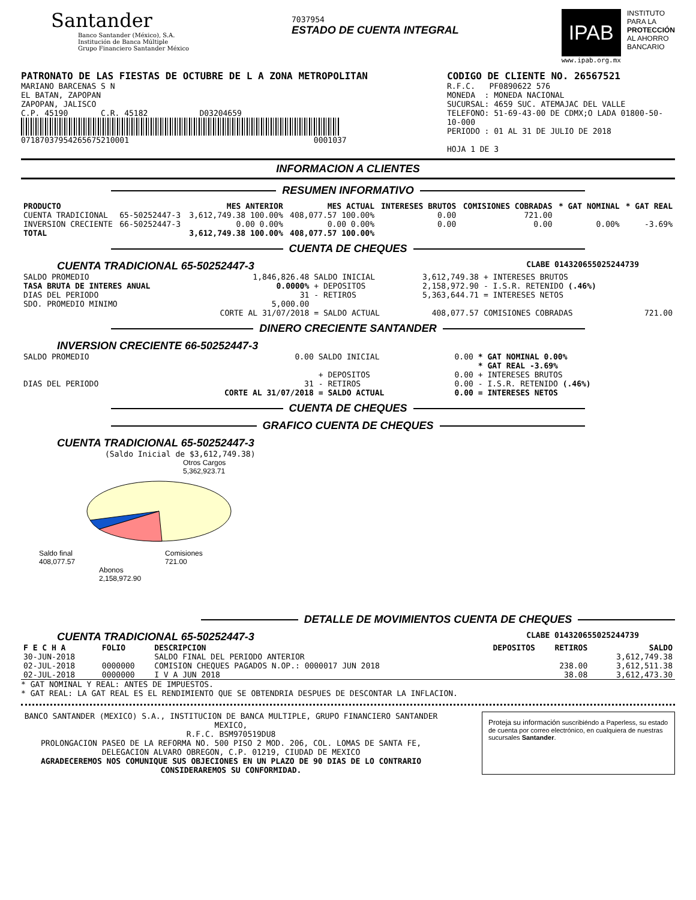Santander
Banco Santander (México), S.A.
Institución de Banca Múltiple
Grupo Financiero Santander México
7037954
ESTADO DE CUENTA INTEGRAL
IPAB
www.ipab.org.mx
INSTITUTO
PARA LA
PROTECCIÓN
AL AHORRO
BANCARIO
PATRONATO DE LAS FIESTAS DE OCTUBRE DE L A ZONA METROPOLITAN
MARIANO BARCENAS S N
EL BATAN, ZAPOPAN
ZAPOPAN, JALISCO
C.P. 45190 C.R. 45182 D03204659
07187037954265675210001 0001037
CODIGO DE CLIENTE NO. 26567521
R.F.C. PF0890622 576
MONEDA : MONEDA NACIONAL
SUCURSAL: 4659 SUC. ATEMAJAC DEL VALLE
TELEFONO: 51-69-43-00 DE CDMX;O LADA 01800-50-10-000
PERIODO : 01 AL 31 DE JULIO DE 2018
HOJA 1 DE 3
INFORMACION A CLIENTES
RESUMEN INFORMATIVO
| PRODUCTO | | MES ANTERIOR | MES ACTUAL | INTERESES BRUTOS | COMISIONES COBRADAS | * GAT NOMINAL | * GAT REAL |
| --- | --- | --- | --- | --- | --- | --- | --- |
| CUENTA TRADICIONAL | 65-50252447-3 | 3,612,749.38 100.00% | 408,077.57 100.00% | 0.00 | 721.00 | | |
| INVERSION CRECIENTE | 66-50252447-3 | 0.00 0.00% | 0.00 0.00% | 0.00 | 0.00 | 0.00% | -3.69% |
| TOTAL | | 3,612,749.38 100.00% | 408,077.57 100.00% | | | | |
CUENTA DE CHEQUES
CUENTA TRADICIONAL 65-50252447-3 CLABE 014320655025244739
| SALDO PROMEDIO | 1,846,826.48 | SALDO INICIAL | 3,612,749.38 | + INTERESES BRUTOS | |
| TASA BRUTA DE INTERES ANUAL | 0.0000% | + DEPOSITOS | 2,158,972.90 | - I.S.R. RETENIDO (.46%) | |
| DIAS DEL PERIODO | 31 | - RETIROS | 5,363,644.71 | = INTERESES NETOS | |
| SDO. PROMEDIO MINIMO | 5,000.00 | | | | |
| | CORTE AL 31/07/2018 | = SALDO ACTUAL | 408,077.57 | COMISIONES COBRADAS | 721.00 |
DINERO CRECIENTE SANTANDER
INVERSION CRECIENTE 66-50252447-3
| SALDO PROMEDIO | 0.00 | SALDO INICIAL | 0.00 | * GAT NOMINAL 0.00% * GAT REAL -3.69% |
| | | + DEPOSITOS | 0.00 | + INTERESES BRUTOS |
| DIAS DEL PERIODO | 31 | - RETIROS | 0.00 | - I.S.R. RETENIDO (.46%) |
| | CORTE AL 31/07/2018 | = SALDO ACTUAL | 0.00 | = INTERESES NETOS |
CUENTA DE CHEQUES
GRAFICO CUENTA DE CHEQUES
CUENTA TRADICIONAL 65-50252447-3
(Saldo Inicial de $3,612,749.38)
Otros Cargos
5,362,923.71
Saldo final
408,077.57
Comisiones
721.00
Abonos
2,158,972.90
DETALLE DE MOVIMIENTOS CUENTA DE CHEQUES
CUENTA TRADICIONAL 65-50252447-3 CLABE 014320655025244739
| F E C H A | FOLIO | DESCRIPCION | DEPOSITOS | RETIROS | SALDO |
| --- | --- | --- | --- | --- | --- |
| 30-JUN-2018 | | SALDO FINAL DEL PERIODO ANTERIOR | | | 3,612,749.38 |
| 02-JUL-2018 | 0000000 | COMISION CHEQUES PAGADOS N.OP.: 0000017 JUN 2018 | | 238.00 | 3,612,511.38 |
| 02-JUL-2018 | 0000000 | I V A JUN 2018 | | 38.08 | 3,612,473.30 |
* GAT NOMINAL Y REAL: ANTES DE IMPUESTOS.
* GAT REAL: LA GAT REAL ES EL RENDIMIENTO QUE SE OBTENDRIA DESPUES DE DESCONTAR LA INFLACION.
BANCO SANTANDER (MEXICO) S.A., INSTITUCION DE BANCA MULTIPLE, GRUPO FINANCIERO SANTANDER MEXICO,
R.F.C. BSM970519DU8
PROLONGACION PASEO DE LA REFORMA NO. 500 PISO 2 MOD. 206, COL. LOMAS DE SANTA FE,
DELEGACION ALVARO OBREGON, C.P. 01219, CIUDAD DE MEXICO
AGRADECEREMOS NOS COMUNIQUE SUS OBJECIONES EN UN PLAZO DE 90 DIAS DE LO CONTRARIO CONSIDERAREMOS SU CONFORMIDAD.
Proteja su información suscribiéndo a Paperless, su estado de cuenta por correo electrónico, en cualquiera de nuestras sucursales Santander.